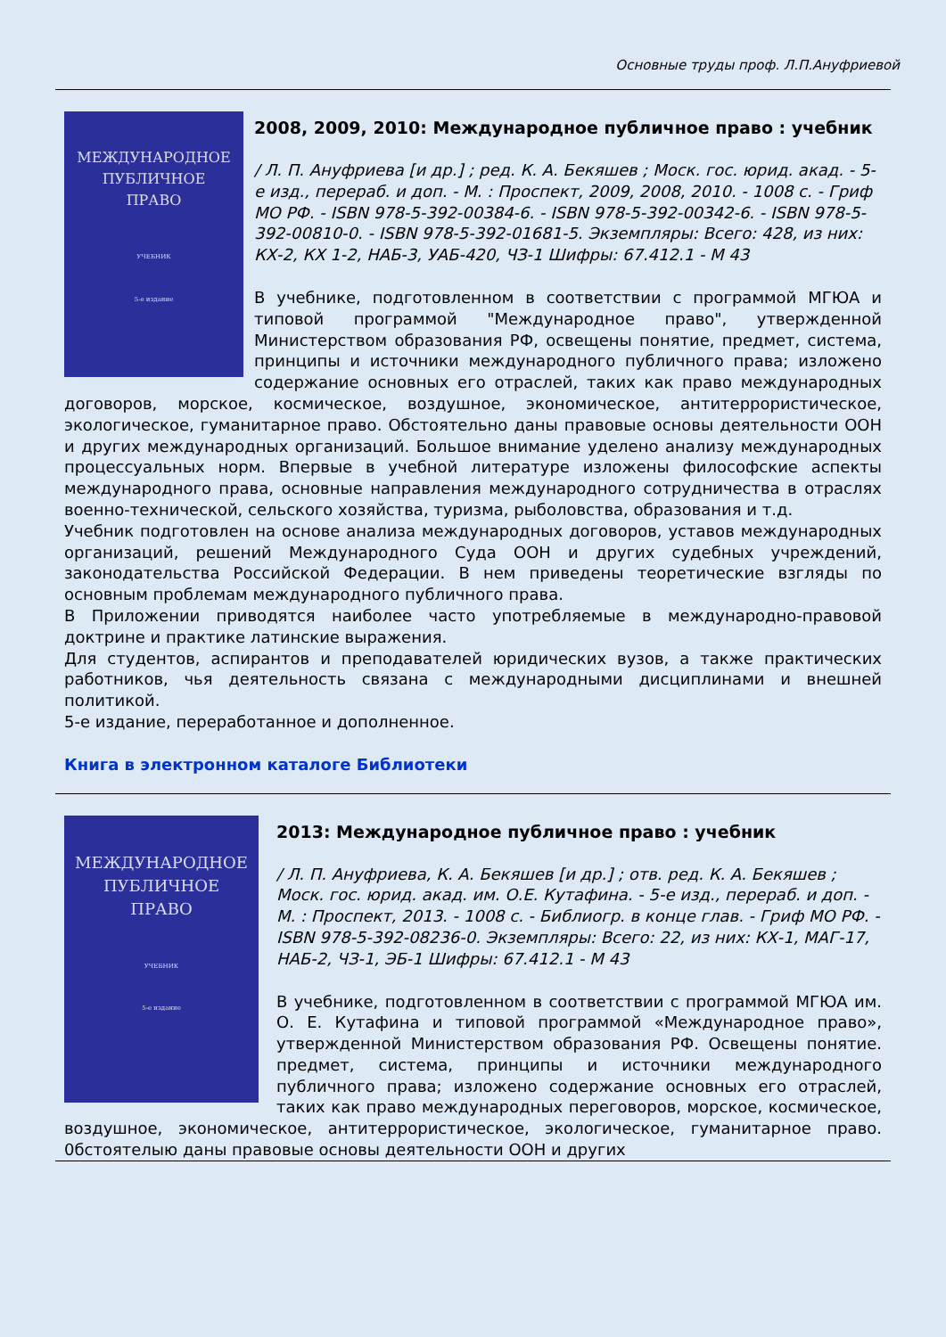Основные труды проф. Л.П.Ануфриевой
МЕЖДУНАРОДНОЕ
ПУБЛИЧНОЕ
ПРАВО
УЧЕБНИК
5-е издание
2008, 2009, 2010: Международное публичное право : учебник
/ Л. П. Ануфриева [и др.] ; ред. К. А. Бекяшев ; Моск. гос. юрид. акад. - 5-е изд., перераб. и доп. - М. : Проспект, 2009, 2008, 2010. - 1008 с. - Гриф МО РФ. - ISBN 978-5-392-00384-6. - ISBN 978-5-392-00342-6. - ISBN 978-5-392-00810-0. - ISBN 978-5-392-01681-5. Экземпляры: Всего: 428, из них: КХ-2, КХ 1-2, НАБ-3, УАБ-420, ЧЗ-1 Шифры: 67.412.1 - М 43
В учебнике, подготовленном в соответствии с программой МГЮА и типовой программой "Международное право", утвержденной Министерством образования РФ, освещены понятие, предмет, система, принципы и источники международного публичного права; изложено содержание основных его отраслей, таких как право международных договоров, морское, космическое, воздушное, экономическое, антитеррористическое, экологическое, гуманитарное право. Обстоятельно даны правовые основы деятельности ООН и других международных организаций. Большое внимание уделено анализу международных процессуальных норм. Впервые в учебной литературе изложены философские аспекты международного права, основные направления международного сотрудничества в отраслях военно-технической, сельского хозяйства, туризма, рыболовства, образования и т.д.
Учебник подготовлен на основе анализа международных договоров, уставов международных организаций, решений Международного Суда ООН и других судебных учреждений, законодательства Российской Федерации. В нем приведены теоретические взгляды по основным проблемам международного публичного права.
В Приложении приводятся наиболее часто употребляемые в международно-правовой доктрине и практике латинские выражения.
Для студентов, аспирантов и преподавателей юридических вузов, а также практических работников, чья деятельность связана с международными дисциплинами и внешней политикой.
5-е издание, переработанное и дополненное.
Книга в электронном каталоге Библиотеки
МЕЖДУНАРОДНОЕ
ПУБЛИЧНОЕ
ПРАВО
УЧЕБНИК
5-е издание
2013: Международное публичное право : учебник
/ Л. П. Ануфриева, К. А. Бекяшев [и др.] ; отв. ред. К. А. Бекяшев ; Моск. гос. юрид. акад. им. О.Е. Кутафина. - 5-е изд., перераб. и доп. - М. : Проспект, 2013. - 1008 с. - Библиогр. в конце глав. - Гриф МО РФ. - ISBN 978-5-392-08236-0. Экземпляры: Всего: 22, из них: КХ-1, МАГ-17, НАБ-2, ЧЗ-1, ЭБ-1 Шифры: 67.412.1 - М 43
В учебнике, подготовленном в соответствии с программой МГЮА им. О. Е. Кутафина и типовой программой «Международное право», утвержденной Министерством образования РФ. Освещены понятие. предмет, система, принципы и источники международного публичного права; изложено содержание основных его отраслей, таких как право международных переговоров, морское, космическое, воздушное, экономическое, антитеррористическое, экологическое, гуманитарное право. 0бстоятелыю даны правовые основы деятельности ООН и других